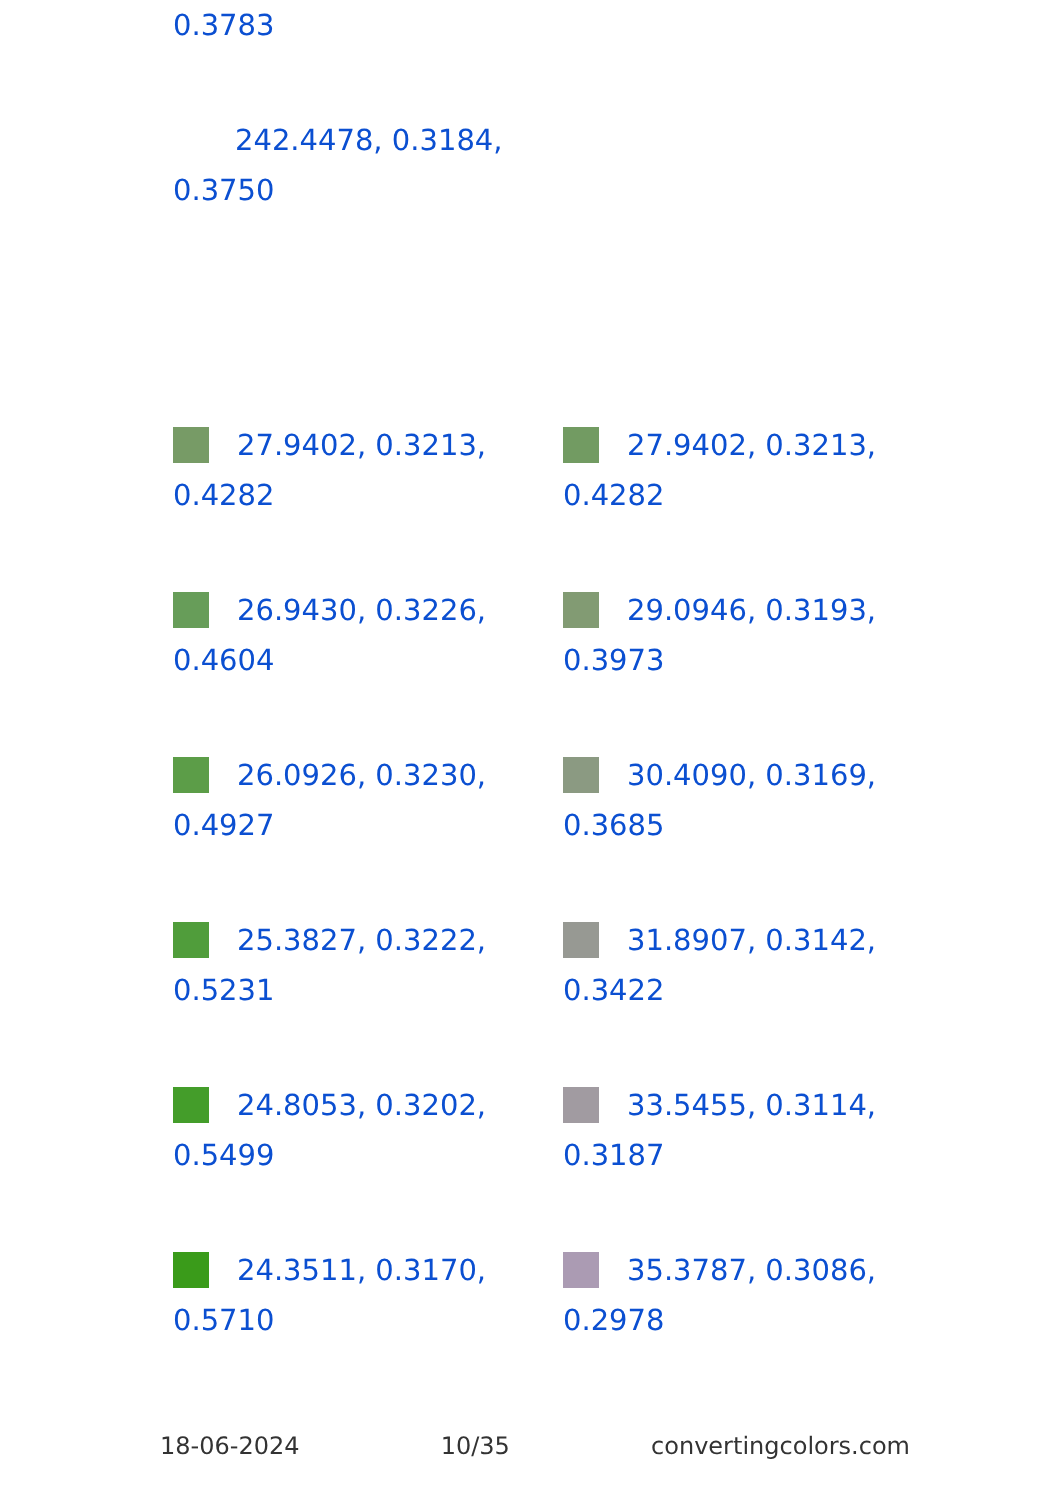0.3783
242.4478, 0.3184,
0.3750
27.9402, 0.3213,
0.4282
27.9402, 0.3213,
0.4282
26.9430, 0.3226,
0.4604
29.0946, 0.3193,
0.3973
26.0926, 0.3230,
0.4927
30.4090, 0.3169,
0.3685
25.3827, 0.3222,
0.5231
31.8907, 0.3142,
0.3422
24.8053, 0.3202,
0.5499
33.5455, 0.3114,
0.3187
24.3511, 0.3170,
0.5710
35.3787, 0.3086,
0.2978
18-06-2024 10/35 convertingcolors.com